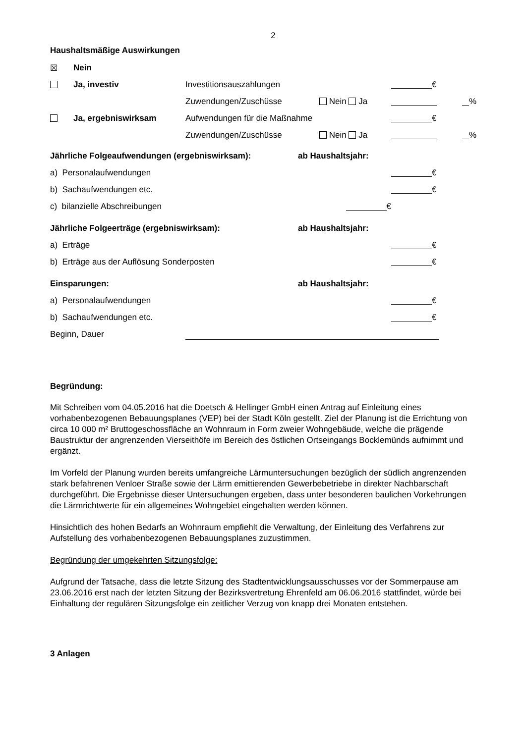2
Haushaltsmäßige Auswirkungen
| ☒ | Nein | | | | |
| | Ja, investiv | Investitionsauszahlungen | | € | |
| | | Zuwendungen/Zuschüsse | Nein Ja | | % |
| | Ja, ergebniswirksam | Aufwendungen für die Maßnahme | | € | |
| | | Zuwendungen/Zuschüsse | Nein Ja | | % |
| Jährliche Folgeaufwendungen (ergebniswirksam): | ab Haushaltsjahr: | |
| a) Personalaufwendungen | | € |
| b) Sachaufwendungen etc. | | € |
| c) bilanzielle Abschreibungen | € | |
| Jährliche Folgeerträge (ergebniswirksam): | ab Haushaltsjahr: | |
| a) Erträge | | € |
| b) Erträge aus der Auflösung Sonderposten | | € |
| Einsparungen: | ab Haushaltsjahr: | |
| a) Personalaufwendungen | | € |
| b) Sachaufwendungen etc. | | € |
Beginn, Dauer
Begründung:
Mit Schreiben vom 04.05.2016 hat die Doetsch & Hellinger GmbH einen Antrag auf Einleitung eines vorhabenbezogenen Bebauungsplanes (VEP) bei der Stadt Köln gestellt. Ziel der Planung ist die Errichtung von circa 10 000 m² Bruttogeschossfläche an Wohnraum in Form zweier Wohngebäude, welche die prägende Baustruktur der angrenzenden Vierseithöfe im Bereich des östlichen Ortseingangs Bocklemünds aufnimmt und ergänzt.
Im Vorfeld der Planung wurden bereits umfangreiche Lärmuntersuchungen bezüglich der südlich angrenzenden stark befahrenen Venloer Straße sowie der Lärm emittierenden Gewerbebetriebe in direkter Nachbarschaft durchgeführt. Die Ergebnisse dieser Untersuchungen ergeben, dass unter besonderen baulichen Vorkehrungen die Lärmrichtwerte für ein allgemeines Wohngebiet eingehalten werden können.
Hinsichtlich des hohen Bedarfs an Wohnraum empfiehlt die Verwaltung, der Einleitung des Verfahrens zur Aufstellung des vorhabenbezogenen Bebauungsplanes zuzustimmen.
Begründung der umgekehrten Sitzungsfolge:
Aufgrund der Tatsache, dass die letzte Sitzung des Stadtentwicklungsausschusses vor der Sommerpause am 23.06.2016 erst nach der letzten Sitzung der Bezirksvertretung Ehrenfeld am 06.06.2016 stattfindet, würde bei Einhaltung der regulären Sitzungsfolge ein zeitlicher Verzug von knapp drei Monaten entstehen.
3 Anlagen